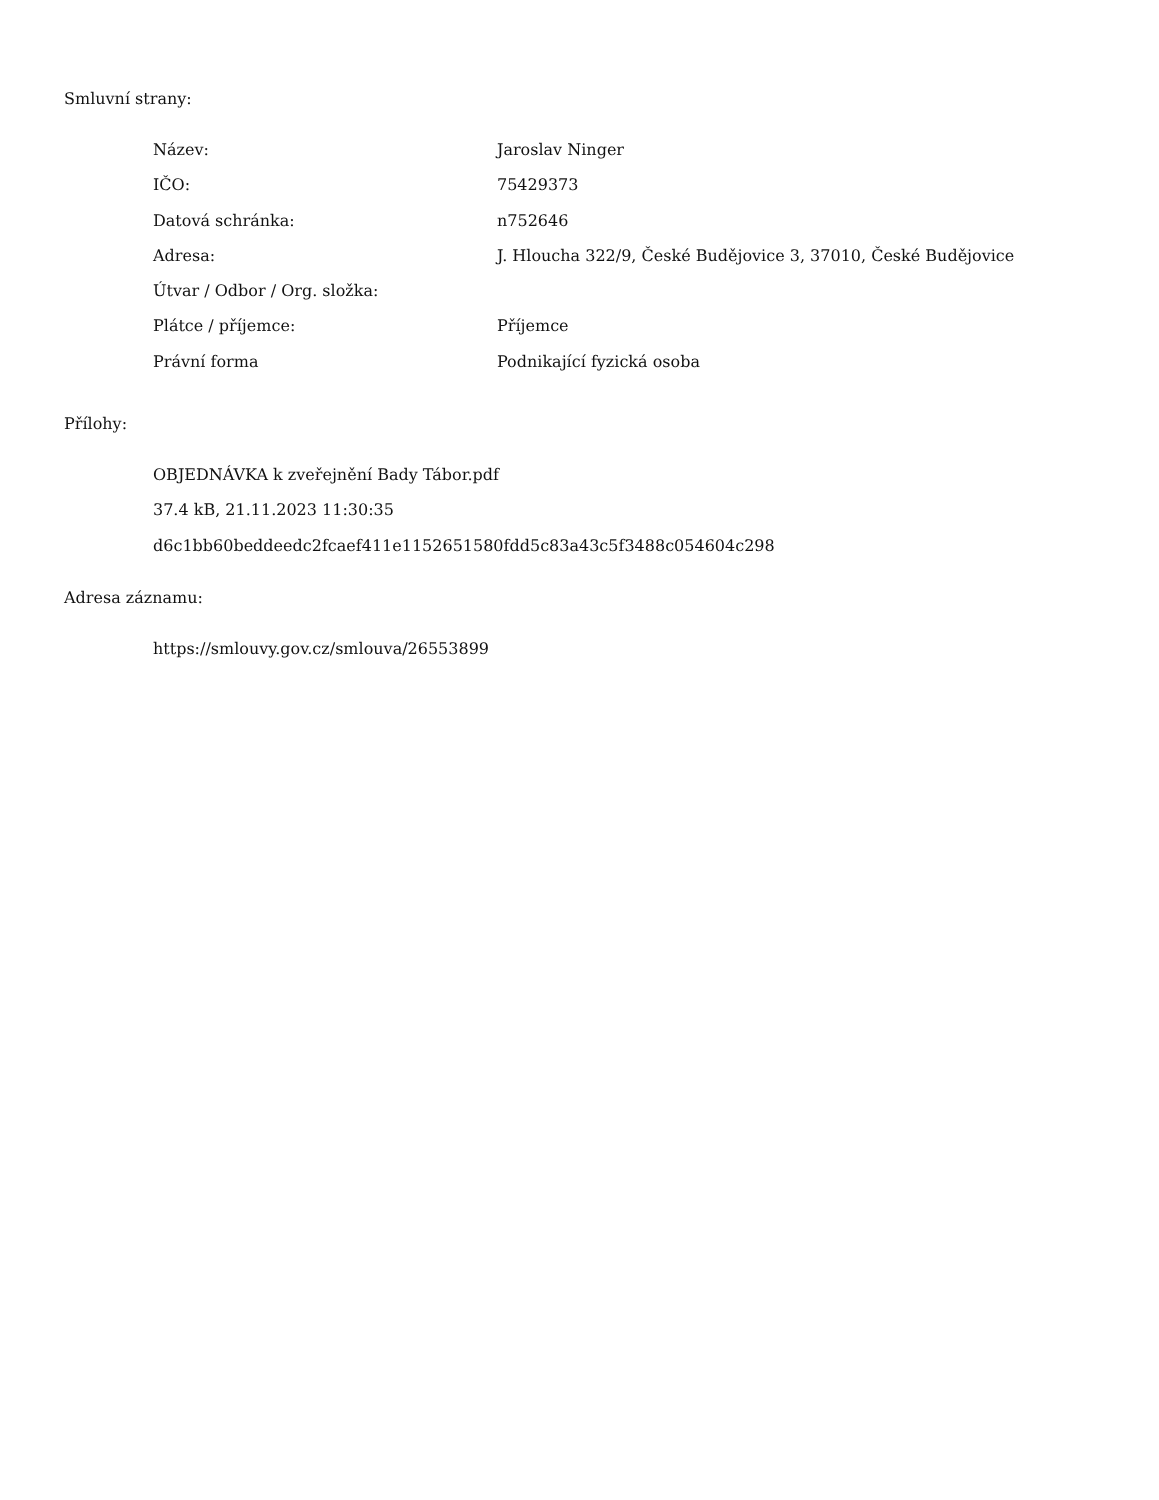Smluvní strany:
| Název: | Jaroslav Ninger |
| IČO: | 75429373 |
| Datová schránka: | n752646 |
| Adresa: | J. Hloucha 322/9, České Budějovice 3, 37010, České Budějovice |
| Útvar / Odbor / Org. složka: | |
| Plátce / příjemce: | Příjemce |
| Právní forma | Podnikající fyzická osoba |
Přílohy:
OBJEDNÁVKA k zveřejnění Bady Tábor.pdf
37.4 kB, 21.11.2023 11:30:35
d6c1bb60beddeedc2fcaef411e1152651580fdd5c83a43c5f3488c054604c298
Adresa záznamu:
https://smlouvy.gov.cz/smlouva/26553899